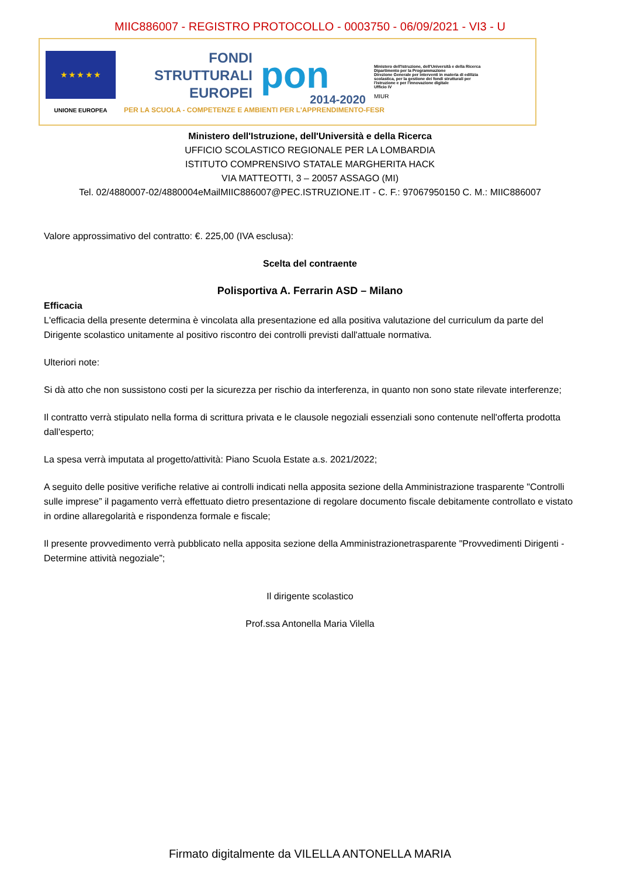MIIC886007 - REGISTRO PROTOCOLLO - 0003750 - 06/09/2021 - VI3 - U
★ ★ ★ ★ ★
UNIONE EUROPEA
FONDI
STRUTTURALI
EUROPEI
PER LA SCUOLA - COMPETENZE E AMBIENTI PER L'APPRENDIMENTO-FESR
pon
2014-2020
Ministero dell'Istruzione, dell'Università e della Ricerca
Dipartimento per la Programmazione
Direzione Generale per interventi in materia di edilizia scolastica, per la gestione dei fondi strutturali per l'istruzione e per l'innovazione digitale
Ufficio IV
MIUR
Ministero dell'Istruzione, dell'Università e della Ricerca
UFFICIO SCOLASTICO REGIONALE PER LA LOMBARDIA
ISTITUTO COMPRENSIVO STATALE MARGHERITA HACK
VIA MATTEOTTI, 3 – 20057 ASSAGO (MI)
Tel. 02/4880007-02/4880004eMailMIIC886007@PEC.ISTRUZIONE.IT - C. F.: 97067950150 C. M.: MIIC886007
Valore approssimativo del contratto: €. 225,00 (IVA esclusa):
Scelta del contraente
Polisportiva A. Ferrarin ASD – Milano
Efficacia
L'efficacia della presente determina è vincolata alla presentazione ed alla positiva valutazione del curriculum da parte del Dirigente scolastico unitamente al positivo riscontro dei controlli previsti dall'attuale normativa.
Ulteriori note:
Si dà atto che non sussistono costi per la sicurezza per rischio da interferenza, in quanto non sono state rilevate interferenze;
Il contratto verrà stipulato nella forma di scrittura privata e le clausole negoziali essenziali sono contenute nell'offerta prodotta dall'esperto;
La spesa verrà imputata al progetto/attività: Piano Scuola Estate a.s. 2021/2022;
A seguito delle positive verifiche relative ai controlli indicati nella apposita sezione della Amministrazione trasparente "Controlli sulle imprese” il pagamento verrà effettuato dietro presentazione di regolare documento fiscale debitamente controllato e vistato in ordine allaregolarità e rispondenza formale e fiscale;
Il presente provvedimento verrà pubblicato nella apposita sezione della Amministrazionetrasparente "Provvedimenti Dirigenti - Determine attività negoziale”;
Il dirigente scolastico
Prof.ssa Antonella Maria Vilella
Firmato digitalmente da VILELLA ANTONELLA MARIA